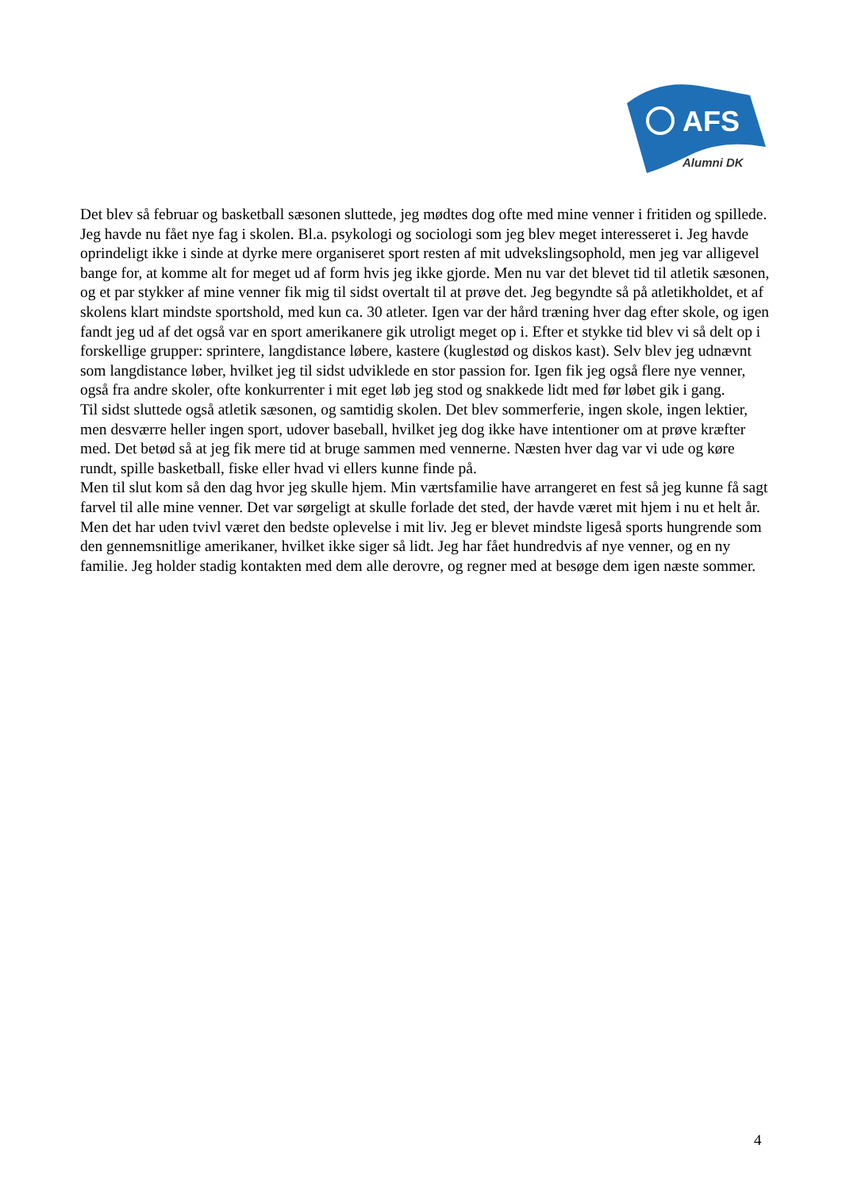AFS
Alumni DK
Det blev så februar og basketball sæsonen sluttede, jeg mødtes dog ofte med mine venner i fritiden og spillede. Jeg havde nu fået nye fag i skolen. Bl.a. psykologi og sociologi som jeg blev meget interesseret i. Jeg havde oprindeligt ikke i sinde at dyrke mere organiseret sport resten af mit udvekslingsophold, men jeg var alligevel bange for, at komme alt for meget ud af form hvis jeg ikke gjorde. Men nu var det blevet tid til atletik sæsonen, og et par stykker af mine venner fik mig til sidst overtalt til at prøve det. Jeg begyndte så på atletikholdet, et af skolens klart mindste sportshold, med kun ca. 30 atleter. Igen var der hård træning hver dag efter skole, og igen fandt jeg ud af det også var en sport amerikanere gik utroligt meget op i. Efter et stykke tid blev vi så delt op i forskellige grupper: sprintere, langdistance løbere, kastere (kuglestød og diskos kast). Selv blev jeg udnævnt som langdistance løber, hvilket jeg til sidst udviklede en stor passion for. Igen fik jeg også flere nye venner, også fra andre skoler, ofte konkurrenter i mit eget løb jeg stod og snakkede lidt med før løbet gik i gang.
Til sidst sluttede også atletik sæsonen, og samtidig skolen. Det blev sommerferie, ingen skole, ingen lektier, men desværre heller ingen sport, udover baseball, hvilket jeg dog ikke have intentioner om at prøve kræfter med. Det betød så at jeg fik mere tid at bruge sammen med vennerne. Næsten hver dag var vi ude og køre rundt, spille basketball, fiske eller hvad vi ellers kunne finde på.
Men til slut kom så den dag hvor jeg skulle hjem. Min værtsfamilie have arrangeret en fest så jeg kunne få sagt farvel til alle mine venner. Det var sørgeligt at skulle forlade det sted, der havde været mit hjem i nu et helt år. Men det har uden tvivl været den bedste oplevelse i mit liv. Jeg er blevet mindste ligeså sports hungrende som den gennemsnitlige amerikaner, hvilket ikke siger så lidt. Jeg har fået hundredvis af nye venner, og en ny familie. Jeg holder stadig kontakten med dem alle derovre, og regner med at besøge dem igen næste sommer.
4